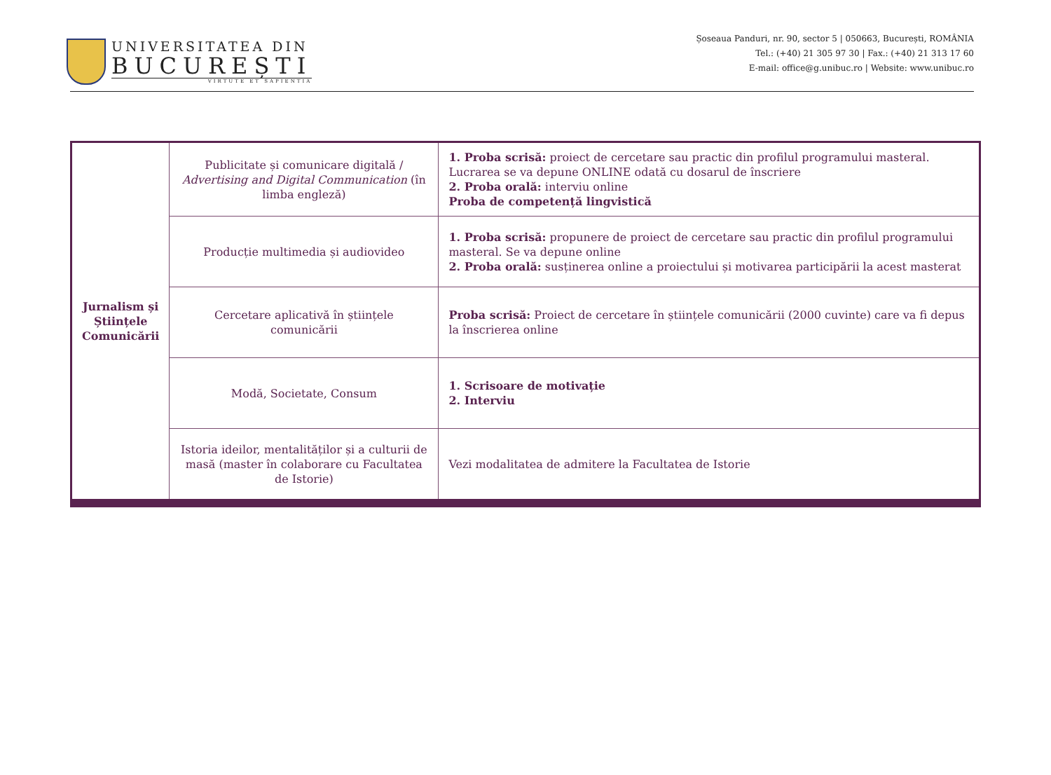UNIVERSITATEA DIN
BUCUREȘTI
VIRTUTE ET SAPIENTIA
Șoseaua Panduri, nr. 90, sector 5 | 050663, București, ROMÂNIA
Tel.: (+40) 21 305 97 30 | Fax.: (+40) 21 313 17 60
E-mail: office@g.unibuc.ro | Website: www.unibuc.ro
| Jurnalism și Științele Comunicării | Publicitate și comunicare digitală / Advertising and Digital Communication (în limba engleză) | 1. Proba scrisă: proiect de cercetare sau practic din profilul programului masteral. Lucrarea se va depune ONLINE odată cu dosarul de înscriere 2. Proba orală: interviu online Proba de competență lingvistică |
| | Producție multimedia și audiovideo | 1. Proba scrisă: propunere de proiect de cercetare sau practic din profilul programului masteral. Se va depune online 2. Proba orală: susținerea online a proiectului și motivarea participării la acest masterat |
| | Cercetare aplicativă în științele comunicării | Proba scrisă: Proiect de cercetare în științele comunicării (2000 cuvinte) care va fi depus la înscrierea online |
| | Modă, Societate, Consum | 1. Scrisoare de motivație 2. Interviu |
| | Istoria ideilor, mentalităților și a culturii de masă (master în colaborare cu Facultatea de Istorie) | Vezi modalitatea de admitere la Facultatea de Istorie |